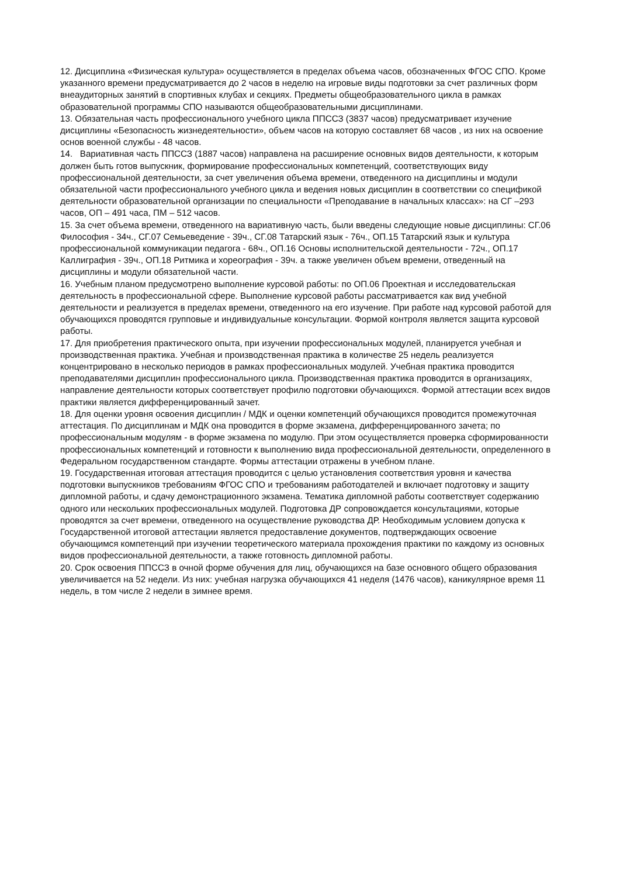12. Дисциплина «Физическая культура» осуществляется в пределах объема часов, обозначенных ФГОС СПО. Кроме указанного времени предусматривается до 2 часов в неделю на игровые виды подготовки за счет различных форм внеаудиторных занятий в спортивных клубах и секциях. Предметы общеобразовательного цикла в рамках образовательной программы СПО называются общеобразовательными дисциплинами.
13. Обязательная часть профессионального учебного цикла ППССЗ (3837 часов) предусматривает изучение дисциплины «Безопасность жизнедеятельности», объем часов на которую составляет 68 часов , из них на освоение основ военной службы - 48 часов.
14. Вариативная часть ППССЗ (1887 часов) направлена на расширение основных видов деятельности, к которым должен быть готов выпускник, формирование профессиональных компетенций, соответствующих виду профессиональной деятельности, за счет увеличения объема времени, отведенного на дисциплины и модули обязательной части профессионального учебного цикла и ведения новых дисциплин в соответствии со спецификой деятельности образовательной организации по специальности «Преподавание в начальных классах»: на СГ –293 часов, ОП – 491 часа, ПМ – 512 часов.
15. За счет объема времени, отведенного на вариативную часть, были введены следующие новые дисциплины: СГ.06 Философия - 34ч., СГ.07 Семьеведение - 39ч., СГ.08 Татарский язык - 76ч., ОП.15 Татарский язык и культура профессиональной коммуникации педагога - 68ч., ОП.16 Основы исполнительской деятельности - 72ч., ОП.17 Каллиграфия - 39ч., ОП.18 Ритмика и хореография - 39ч. а также увеличен объем времени, отведенный на дисциплины и модули обязательной части.
16. Учебным планом предусмотрено выполнение курсовой работы: по ОП.06 Проектная и исследовательская деятельность в профессиональной сфере. Выполнение курсовой работы рассматривается как вид учебной деятельности и реализуется в пределах времени, отведенного на его изучение. При работе над курсовой работой для обучающихся проводятся групповые и индивидуальные консультации. Формой контроля является защита курсовой работы.
17. Для приобретения практического опыта, при изучении профессиональных модулей, планируется учебная и производственная практика. Учебная и производственная практика в количестве 25 недель реализуется концентрировано в несколько периодов в рамках профессиональных модулей. Учебная практика проводится преподавателями дисциплин профессионального цикла. Производственная практика проводится в организациях, направление деятельности которых соответствует профилю подготовки обучающихся. Формой аттестации всех видов практики является дифференцированный зачет.
18. Для оценки уровня освоения дисциплин / МДК и оценки компетенций обучающихся проводится промежуточная аттестация. По дисциплинам и МДК она проводится в форме экзамена, дифференцированного зачета; по профессиональным модулям - в форме экзамена по модулю. При этом осуществляется проверка сформированности профессиональных компетенций и готовности к выполнению вида профессиональной деятельности, определенного в Федеральном государственном стандарте. Формы аттестации отражены в учебном плане.
19. Государственная итоговая аттестация проводится с целью установления соответствия уровня и качества подготовки выпускников требованиям ФГОС СПО и требованиям работодателей и включает подготовку и защиту дипломной работы, и сдачу демонстрационного экзамена. Тематика дипломной работы соответствует содержанию одного или нескольких профессиональных модулей. Подготовка ДР сопровождается консультациями, которые проводятся за счет времени, отведенного на осуществление руководства ДР. Необходимым условием допуска к Государственной итоговой аттестации является предоставление документов, подтверждающих освоение обучающимся компетенций при изучении теоретического материала прохождения практики по каждому из основных видов профессиональной деятельности, а также готовность дипломной работы.
20. Срок освоения ППССЗ в очной форме обучения для лиц, обучающихся на базе основного общего образования увеличивается на 52 недели. Из них: учебная нагрузка обучающихся 41 неделя (1476 часов), каникулярное время 11 недель, в том числе 2 недели в зимнее время.